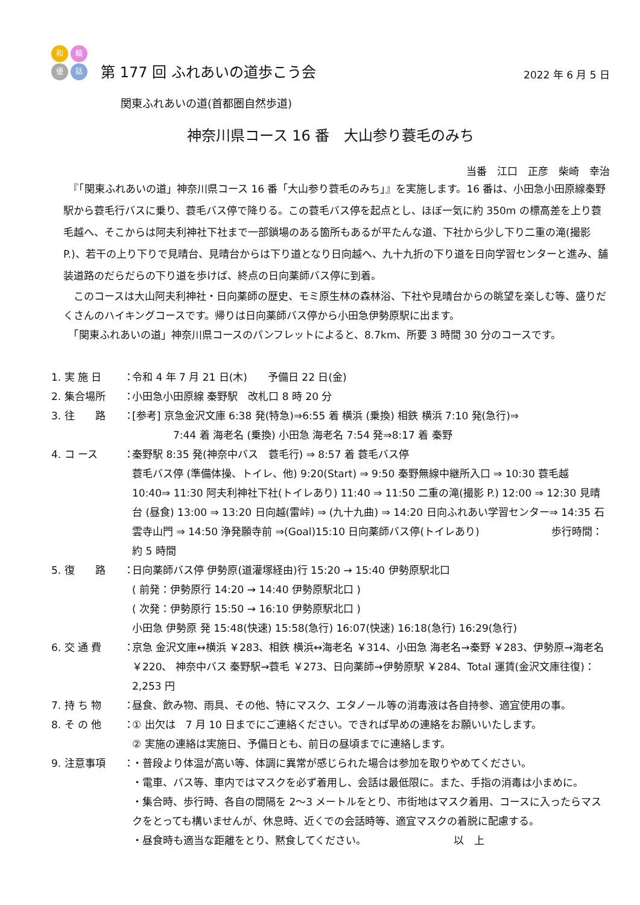和 輪
優 話
第 177 回 ふれあいの道歩こう会
2022 年 6 月 5 日
関東ふれあいの道(首都圏自然歩道)
神奈川県コース 16 番　大山参り蓑毛のみち
当番　江口　正彦　柴崎　幸治
　『「関東ふれあいの道」神奈川県コース 16 番「大山参り蓑毛のみち」』を実施します。16 番は、小田急小田原線秦野駅から蓑毛行バスに乗り、蓑毛バス停で降りる。この蓑毛バス停を起点とし、ほぼ一気に約 350m の標高差を上り蓑毛越へ、そこからは阿夫利神社下社まで一部鎖場のある箇所もあるが平たんな道、下社から少し下り二重の滝(撮影 P.)、若干の上り下りで見晴台、見晴台からは下り道となり日向越へ、九十九折の下り道を日向学習センターと進み、舗装道路のだらだらの下り道を歩けば、終点の日向薬師バス停に到着。
　このコースは大山阿夫利神社・日向薬師の歴史、モミ原生林の森林浴、下社や見晴台からの眺望を楽しむ等、盛りだくさんのハイキングコースです。帰りは日向薬師バス停から小田急伊勢原駅に出ます。
　「関東ふれあいの道」神奈川県コースのパンフレットによると、8.7km、所要 3 時間 30 分のコースです。
1. 実 施 日 ： 令和 4 年 7 月 21 日(木)　　予備日 22 日(金)
2. 集合場所 ： 小田急小田原線 秦野駅　改札口 8 時 20 分
3. 往　　路 ： [参考] 京急金沢文庫 6:38 発(特急)⇒6:55 着 横浜 (乗換) 相鉄 横浜 7:10 発(急行)⇒
　　　　7:44 着 海老名 (乗換) 小田急 海老名 7:54 発⇒8:17 着 秦野
4. コ ース ： 秦野駅 8:35 発(神奈中バス　蓑毛行) ⇒ 8:57 着 蓑毛バス停
蓑毛バス停 (準備体操、トイレ、他) 9:20(Start) ⇒ 9:50 秦野無線中継所入口 ⇒ 10:30 蓑毛越 10:40⇒ 11:30 阿夫利神社下社(トイレあり) 11:40 ⇒ 11:50 二重の滝(撮影 P.) 12:00 ⇒ 12:30 見晴台 (昼食) 13:00 ⇒ 13:20 日向越(雷峠) ⇒ (九十九曲) ⇒ 14:20 日向ふれあい学習センター⇒ 14:35 石雲寺山門 ⇒ 14:50 浄発願寺前 ⇒(Goal)15:10 日向薬師バス停(トイレあり)　　　　　　　歩行時間：約 5 時間
5. 復　　路 ： 日向薬師バス停 伊勢原(道灌塚経由)行 15:20 → 15:40 伊勢原駅北口
( 前発：伊勢原行 14:20 → 14:40 伊勢原駅北口 )
( 次発：伊勢原行 15:50 → 16:10 伊勢原駅北口 )
小田急 伊勢原 発 15:48(快速) 15:58(急行) 16:07(快速) 16:18(急行) 16:29(急行)
6. 交 通 費 ： 京急 金沢文庫↔横浜 ￥283、相鉄 横浜↔海老名 ￥314、小田急 海老名→秦野 ￥283、伊勢原→海老名 ￥220、 神奈中バス 秦野駅→蓑毛 ￥273、日向薬師→伊勢原駅 ￥284、Total 運賃(金沢文庫往復)：2,253 円
7. 持 ち 物 ： 昼食、飲み物、雨具、その他、特にマスク、エタノール等の消毒液は各自持参、適宜使用の事。
8. そ の 他 ： ① 出欠は　7 月 10 日までにご連絡ください。できれば早めの連絡をお願いいたします。
② 実施の連絡は実施日、予備日とも、前日の昼頃までに連絡します。
9. 注意事項 ： ・普段より体温が高い等、体調に異常が感じられた場合は参加を取りやめてください。
・電車、バス等、車内ではマスクを必ず着用し、会話は最低限に。また、手指の消毒は小まめに。
・集合時、歩行時、各自の間隔を 2～3 メートルをとり、市街地はマスク着用、コースに入ったらマスクをとっても構いませんが、休息時、近くでの会話時等、適宜マスクの着脱に配慮する。
・昼食時も適当な距離をとり、黙食してください。　　　　　　　　　以　上